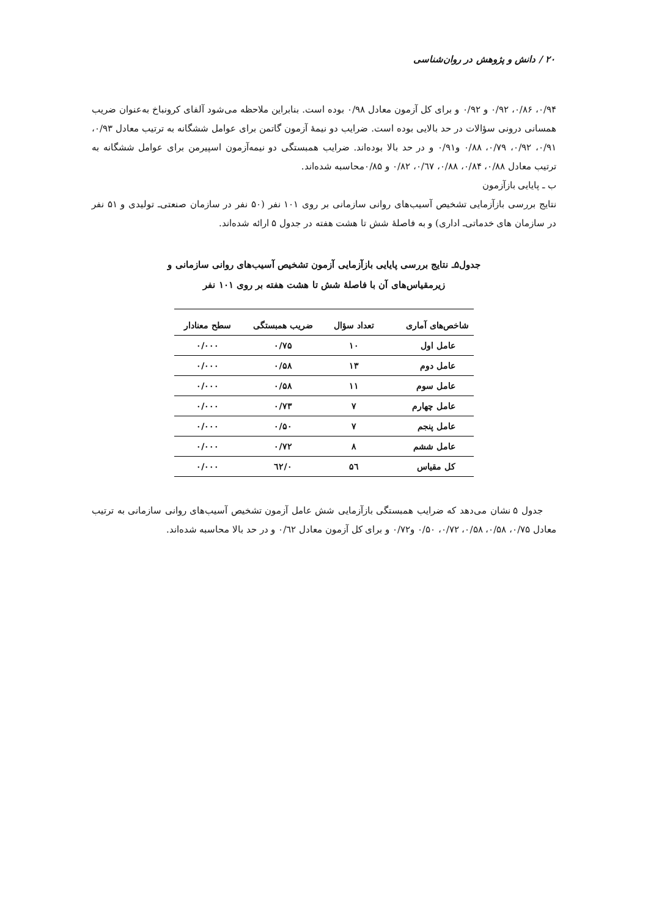۲۰ / دانش و پژوهش در روان‌شناسی
۰/۹۴، ۰/۸۶، ۰/۹۲ و ۰/۹۲ و برای کل آزمون معادل ۰/۹۸ بوده است. بنابراین ملاحظه می‌شود آلفای کرونباخ به‌عنوان ضریب همسانی درونی سؤالات در حد بالایی بوده است. ضرایب دو نیمهٔ آزمون گاتمن برای عوامل ششگانه به ترتیب معادل ۰/۹۳، ۰/۹۱، ۰/۹۲، ۰/۷۹، ۰/۸۸ و۰/۹۱ و در حد بالا بوده‌اند. ضرایب همبستگی دو نیمه‌آزمون اسپیرمن برای عوامل ششگانه به ترتیب معادل ۰/۸۸، ۰/۸۴، ۰/۸۸، ۰/٦۷، ۰/۸۲ و ۰/۸۵محاسبه شده‌اند.
ب ـ پایایی بازآزمون
نتایج بررسی بازآزمایی تشخیص آسیب‌های روانی سازمانی بر روی ۱۰۱ نفر (۵۰ نفر در سازمان صنعتی‌ـ تولیدی و ۵۱ نفر در سازمان های خدماتی‌ـ اداری) و به فاصلهٔ شش تا هشت هفته در جدول ۵ ارائه شده‌اند.
جدول۵ـ نتایج بررسی پایایی بازآزمایی آزمون تشخیص آسیب‌های روانی سازمانی و
زیرمقیاس‌های آن با فاصلهٔ شش تا هشت هفته بر روی ۱۰۱ نفر
| شاخص‌های آماری | تعداد سؤال | ضریب همبستگی | سطح معنادار |
| --- | --- | --- | --- |
| عامل اول | ۱۰ | ۰/۷۵ | ۰/۰۰۰ |
| عامل دوم | ۱۳ | ۰/۵۸ | ۰/۰۰۰ |
| عامل سوم | ۱۱ | ۰/۵۸ | ۰/۰۰۰ |
| عامل چهارم | ۷ | ۰/۷۳ | ۰/۰۰۰ |
| عامل پنجم | ۷ | ۰/۵۰ | ۰/۰۰۰ |
| عامل ششم | ۸ | ۰/۷۲ | ۰/۰۰۰ |
| کل مقیاس | ۵٦ | ۰/٦۲ | ۰/۰۰۰ |
جدول ۵ نشان می‌دهد که ضرایب همبستگی بازآزمایی شش عامل آزمون تشخیص آسیب‌های روانی سازمانی به ترتیب معادل ۰/۷۵، ۰/۵۸، ۰/۵۸، ۰/۷۲، ۰/۵۰ و۰/۷۲ و برای کل آزمون معادل ۰/٦۲ و در حد بالا محاسبه شده‌اند.